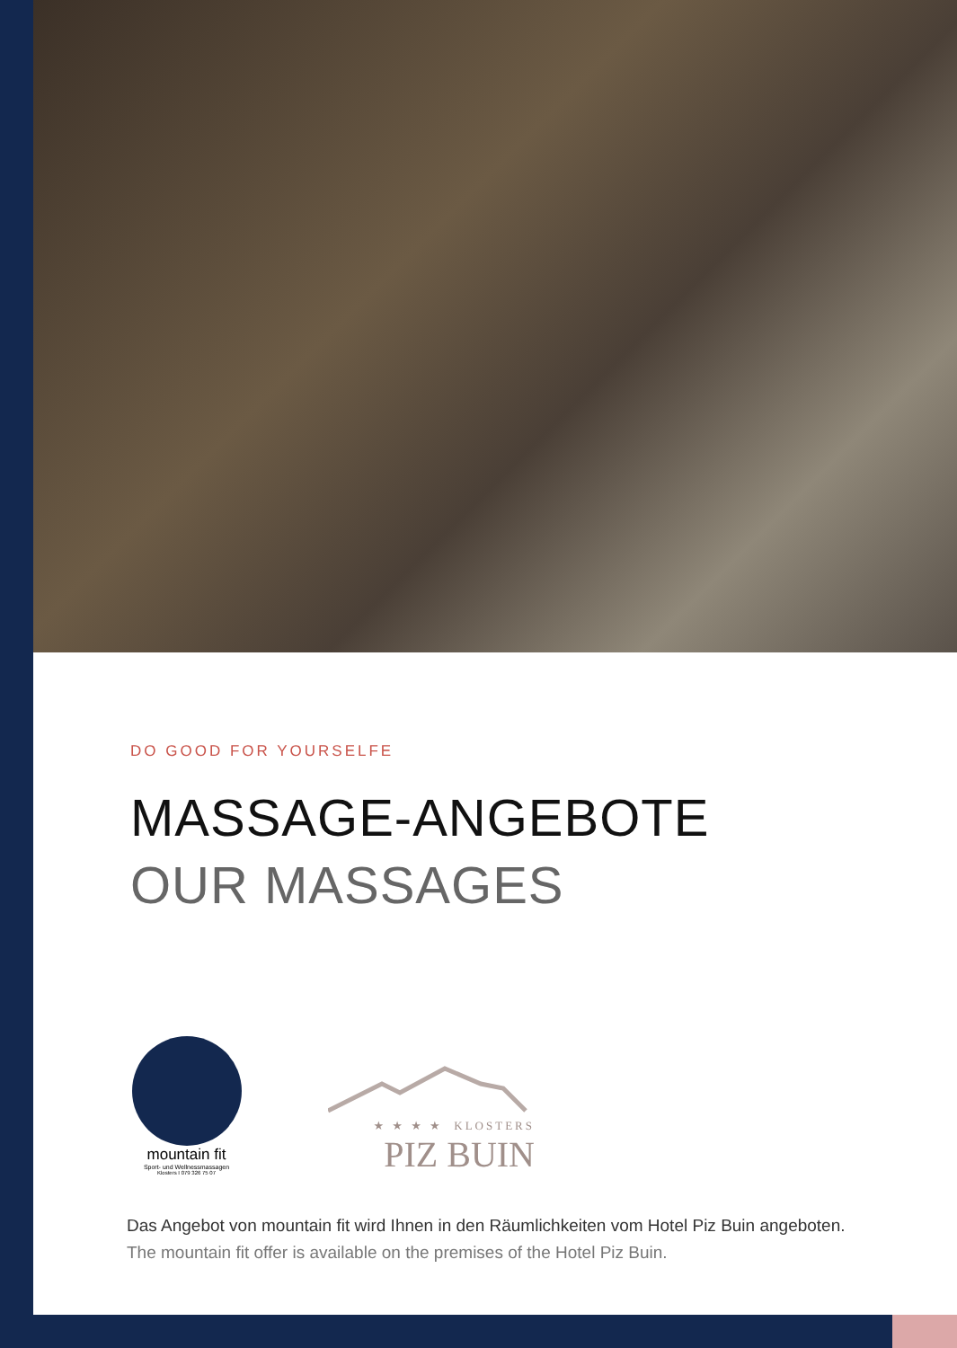DO GOOD FOR YOURSELFE
MASSAGE-ANGEBOTE
OUR MASSAGES
mountain fit
Sport- und Wellnessmassagen
Klosters I 079 326 75 07
★ ★ ★ ★ KLOSTERS
PIZ BUIN
Das Angebot von mountain fit wird Ihnen in den Räumlichkeiten vom Hotel Piz Buin angeboten.
The mountain fit offer is available on the premises of the Hotel Piz Buin.